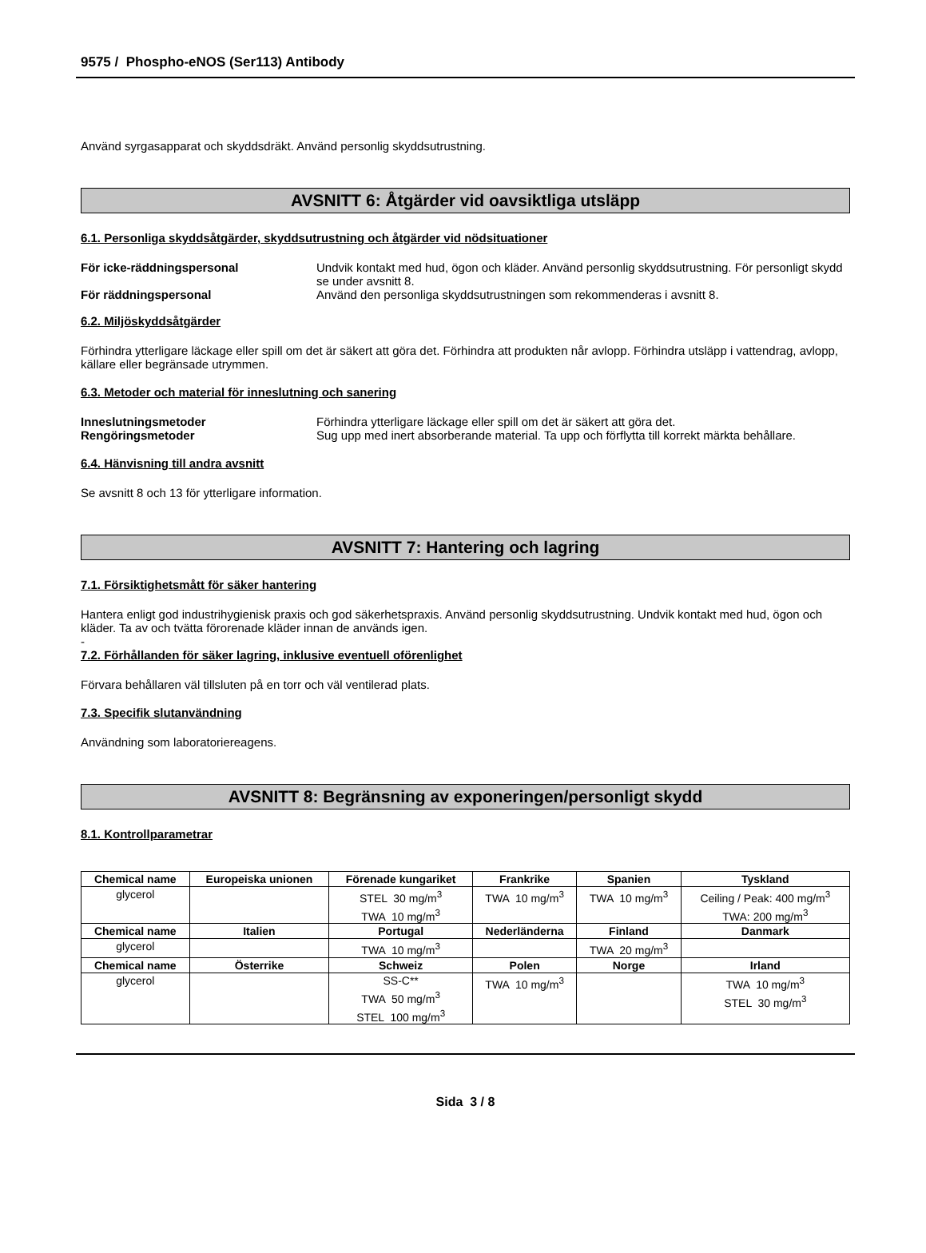9575 / Phospho-eNOS (Ser113) Antibody
Använd syrgasapparat och skyddsdräkt. Använd personlig skyddsutrustning.
AVSNITT 6: Åtgärder vid oavsiktliga utsläpp
6.1. Personliga skyddsåtgärder, skyddsutrustning och åtgärder vid nödsituationer
För icke-räddningspersonal Undvik kontakt med hud, ögon och kläder. Använd personlig skyddsutrustning. För personligt skydd se under avsnitt 8.
För räddningspersonal Använd den personliga skyddsutrustningen som rekommenderas i avsnitt 8.
6.2. Miljöskyddsåtgärder
Förhindra ytterligare läckage eller spill om det är säkert att göra det. Förhindra att produkten når avlopp. Förhindra utsläpp i vattendrag, avlopp, källare eller begränsade utrymmen.
6.3. Metoder och material för inneslutning och sanering
Inneslutningsmetoder Förhindra ytterligare läckage eller spill om det är säkert att göra det.
Rengöringsmetoder Sug upp med inert absorberande material. Ta upp och förflytta till korrekt märkta behållare.
6.4. Hänvisning till andra avsnitt
Se avsnitt 8 och 13 för ytterligare information.
AVSNITT 7: Hantering och lagring
7.1. Försiktighetsmått för säker hantering
Hantera enligt god industrihygienisk praxis och god säkerhetspraxis. Använd personlig skyddsutrustning. Undvik kontakt med hud, ögon och kläder. Ta av och tvätta förorenade kläder innan de används igen.
-
7.2. Förhållanden för säker lagring, inklusive eventuell oförenlighet
Förvara behållaren väl tillsluten på en torr och väl ventilerad plats.
7.3. Specifik slutanvändning
Användning som laboratoriereagens.
AVSNITT 8: Begränsning av exponeringen/personligt skydd
8.1. Kontrollparametrar
| Chemical name | Europeiska unionen | Förenade kungariket | Frankrike | Spanien | Tyskland |
| --- | --- | --- | --- | --- | --- |
| glycerol | | STEL 30 mg/m<sup>3</sup> TWA 10 mg/m<sup>3</sup> | TWA 10 mg/m<sup>3</sup> | TWA 10 mg/m<sup>3</sup> | Ceiling / Peak: 400 mg/m<sup>3</sup> TWA: 200 mg/m<sup>3</sup> |
| Chemical name | Italien | Portugal | Nederländerna | Finland | Danmark |
| glycerol | | TWA 10 mg/m<sup>3</sup> | | TWA 20 mg/m<sup>3</sup> | |
| Chemical name | Österrike | Schweiz | Polen | Norge | Irland |
| glycerol | | SS-C** TWA 50 mg/m<sup>3</sup> STEL 100 mg/m<sup>3</sup> | TWA 10 mg/m<sup>3</sup> | | TWA 10 mg/m<sup>3</sup> STEL 30 mg/m<sup>3</sup> |
Sida 3 / 8